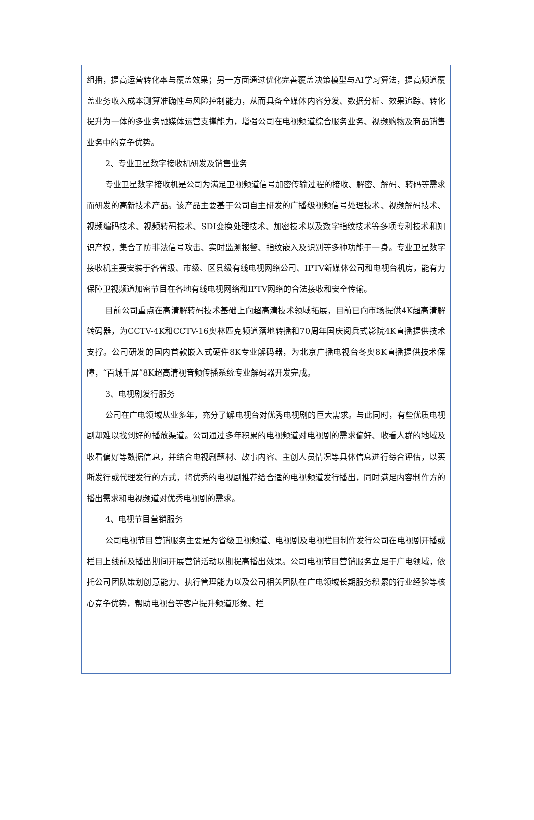组播，提高运营转化率与覆盖效果；另一方面通过优化完善覆盖决策模型与AI学习算法，提高频道覆盖业务收入成本测算准确性与风险控制能力，从而具备全媒体内容分发、数据分析、效果追踪、转化提升为一体的多业务融媒体运营支撑能力，增强公司在电视频道综合服务业务、视频购物及商品销售业务中的竞争优势。
2、专业卫星数字接收机研发及销售业务
专业卫星数字接收机是公司为满足卫视频道信号加密传输过程的接收、解密、解码、转码等需求而研发的高新技术产品。该产品主要基于公司自主研发的广播级视频信号处理技术、视频解码技术、视频编码技术、视频转码技术、SDI变换处理技术、加密技术以及数字指纹技术等多项专利技术和知识产权，集合了防非法信号攻击、实时监测报警、指纹嵌入及识别等多种功能于一身。专业卫星数字接收机主要安装于各省级、市级、区县级有线电视网络公司、IPTV新媒体公司和电视台机房，能有力保障卫视频道加密节目在各地有线电视网络和IPTV网络的合法接收和安全传输。
目前公司重点在高清解转码技术基础上向超高清技术领域拓展，目前已向市场提供4K超高清解转码器，为CCTV-4K和CCTV-16奥林匹克频道落地转播和70周年国庆阅兵式影院4K直播提供技术支撑。公司研发的国内首款嵌入式硬件8K专业解码器，为北京广播电视台冬奥8K直播提供技术保障，“百城千屏”8K超高清视音频传播系统专业解码器开发完成。
3、电视剧发行服务
公司在广电领域从业多年，充分了解电视台对优秀电视剧的巨大需求。与此同时，有些优质电视剧却难以找到好的播放渠道。公司通过多年积累的电视频道对电视剧的需求偏好、收看人群的地域及收看偏好等数据信息，并结合电视剧题材、故事内容、主创人员情况等具体信息进行综合评估，以买断发行或代理发行的方式，将优秀的电视剧推荐给合适的电视频道发行播出，同时满足内容制作方的播出需求和电视频道对优秀电视剧的需求。
4、电视节目营销服务
公司电视节目营销服务主要是为省级卫视频道、电视剧及电视栏目制作发行公司在电视剧开播或栏目上线前及播出期间开展营销活动以期提高播出效果。公司电视节目营销服务立足于广电领域，依托公司团队策划创意能力、执行管理能力以及公司相关团队在广电领域长期服务积累的行业经验等核心竞争优势，帮助电视台等客户提升频道形象、栏